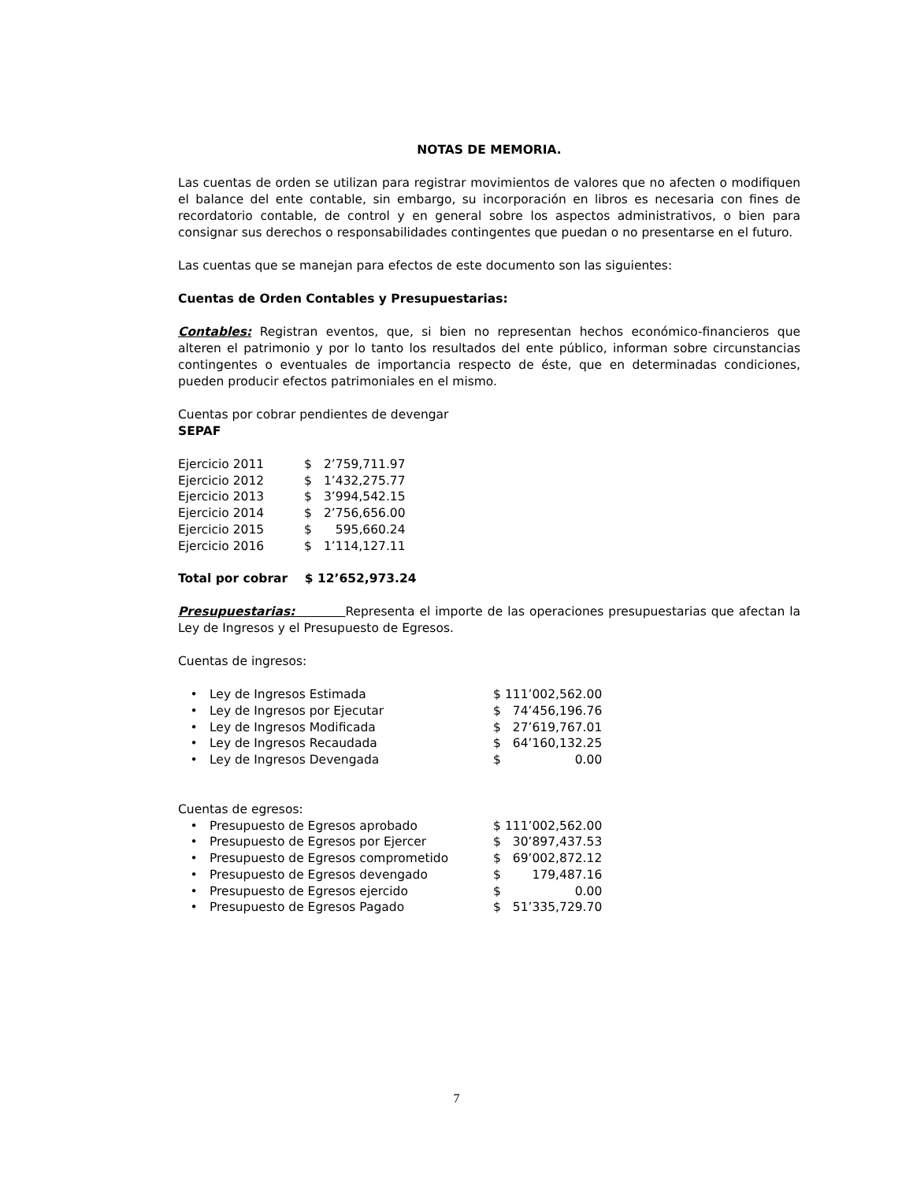NOTAS DE MEMORIA.
Las cuentas de orden se utilizan para registrar movimientos de valores que no afecten o modifiquen el balance del ente contable, sin embargo, su incorporación en libros es necesaria con fines de recordatorio contable, de control y en general sobre los aspectos administrativos, o bien para consignar sus derechos o responsabilidades contingentes que puedan o no presentarse en el futuro.
Las cuentas que se manejan para efectos de este documento son las siguientes:
Cuentas de Orden Contables y Presupuestarias:
Contables: Registran eventos, que, si bien no representan hechos económico-financieros que alteren el patrimonio y por lo tanto los resultados del ente público, informan sobre circunstancias contingentes o eventuales de importancia respecto de éste, que en determinadas condiciones, pueden producir efectos patrimoniales en el mismo.
Cuentas por cobrar pendientes de devengar
SEPAF
| Ejercicio 2011 | $ | 2’759,711.97 |
| Ejercicio 2012 | $ | 1’432,275.77 |
| Ejercicio 2013 | $ | 3’994,542.15 |
| Ejercicio 2014 | $ | 2’756,656.00 |
| Ejercicio 2015 | $ | 595,660.24 |
| Ejercicio 2016 | $ | 1’114,127.11 |
Total por cobrar $ 12’652,973.24
Presupuestarias: Representa el importe de las operaciones presupuestarias que afectan la Ley de Ingresos y el Presupuesto de Egresos.
Cuentas de ingresos:
| • | Ley de Ingresos Estimada | $ | 111’002,562.00 |
| • | Ley de Ingresos por Ejecutar | $ | 74’456,196.76 |
| • | Ley de Ingresos Modificada | $ | 27’619,767.01 |
| • | Ley de Ingresos Recaudada | $ | 64’160,132.25 |
| • | Ley de Ingresos Devengada | $ | 0.00 |
Cuentas de egresos:
| • | Presupuesto de Egresos aprobado | $ | 111’002,562.00 |
| • | Presupuesto de Egresos por Ejercer | $ | 30’897,437.53 |
| • | Presupuesto de Egresos comprometido | $ | 69’002,872.12 |
| • | Presupuesto de Egresos devengado | $ | 179,487.16 |
| • | Presupuesto de Egresos ejercido | $ | 0.00 |
| • | Presupuesto de Egresos Pagado | $ | 51’335,729.70 |
7